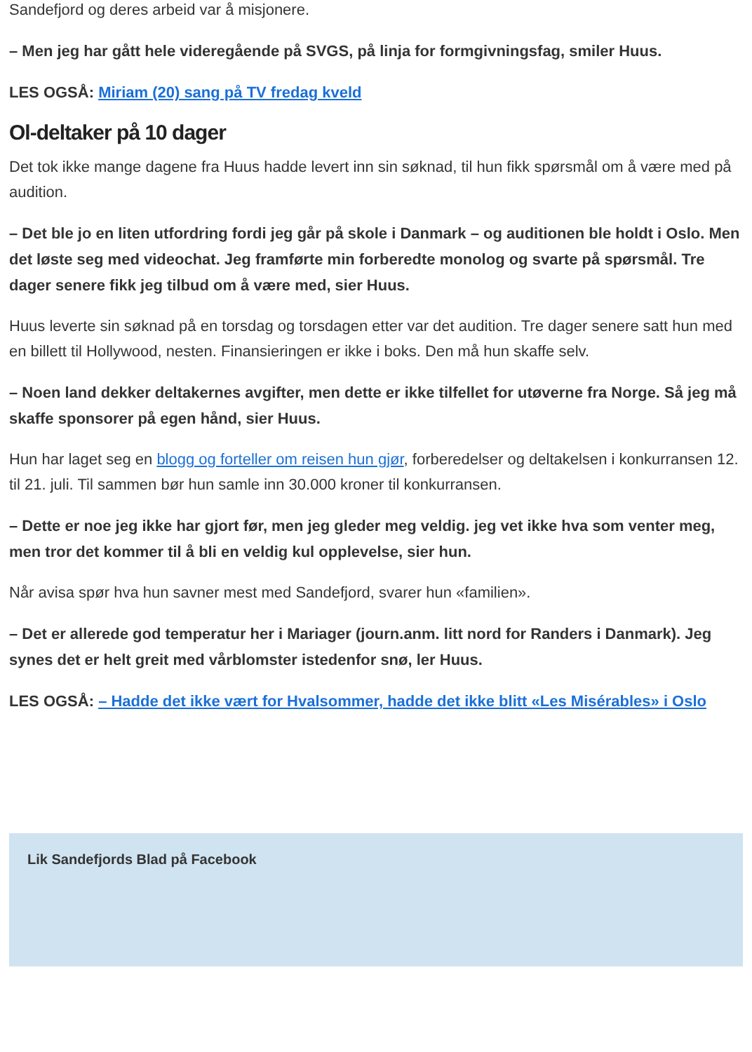Sandefjord og deres arbeid var å misjonere.
– Men jeg har gått hele videregående på SVGS, på linja for formgivningsfag, smiler Huus.
LES OGSÅ: Miriam (20) sang på TV fredag kveld
Ol-deltaker på 10 dager
Det tok ikke mange dagene fra Huus hadde levert inn sin søknad, til hun fikk spørsmål om å være med på audition.
– Det ble jo en liten utfordring fordi jeg går på skole i Danmark – og auditionen ble holdt i Oslo. Men det løste seg med videochat. Jeg framførte min forberedte monolog og svarte på spørsmål. Tre dager senere fikk jeg tilbud om å være med, sier Huus.
Huus leverte sin søknad på en torsdag og torsdagen etter var det audition. Tre dager senere satt hun med en billett til Hollywood, nesten. Finansieringen er ikke i boks. Den må hun skaffe selv.
– Noen land dekker deltakernes avgifter, men dette er ikke tilfellet for utøverne fra Norge. Så jeg må skaffe sponsorer på egen hånd, sier Huus.
Hun har laget seg en blogg og forteller om reisen hun gjør, forberedelser og deltakelsen i konkurransen 12. til 21. juli. Til sammen bør hun samle inn 30.000 kroner til konkurransen.
– Dette er noe jeg ikke har gjort før, men jeg gleder meg veldig. jeg vet ikke hva som venter meg, men tror det kommer til å bli en veldig kul opplevelse, sier hun.
Når avisa spør hva hun savner mest med Sandefjord, svarer hun «familien».
– Det er allerede god temperatur her i Mariager (journ.anm. litt nord for Randers i Danmark). Jeg synes det er helt greit med vårblomster istedenfor snø, ler Huus.
LES OGSÅ: – Hadde det ikke vært for Hvalsommer, hadde det ikke blitt «Les Misérables» i Oslo
Lik Sandefjords Blad på Facebook